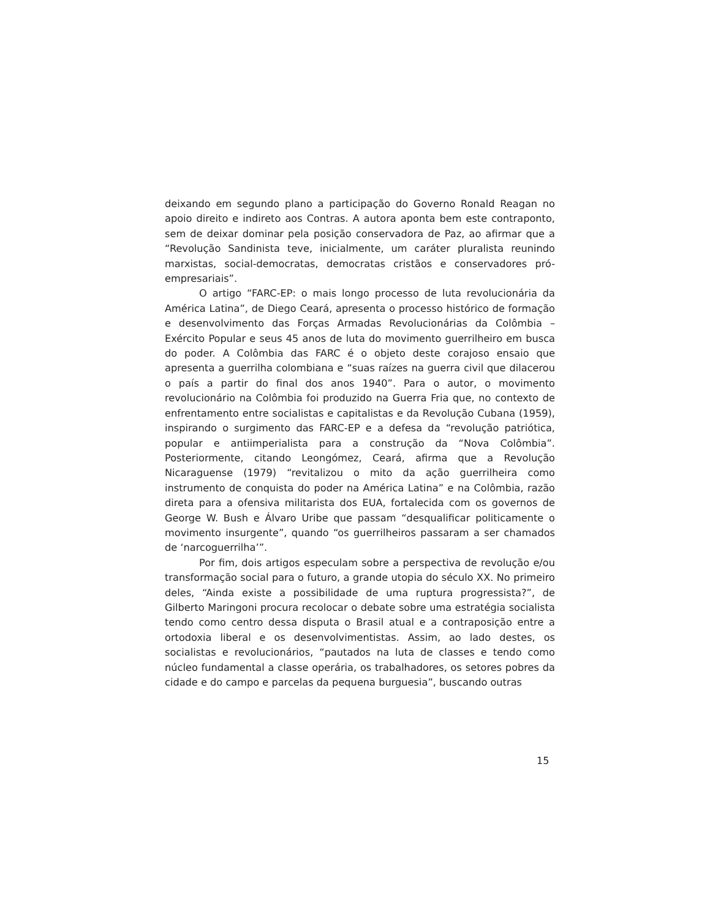deixando em segundo plano a participação do Governo Ronald Reagan no apoio direito e indireto aos Contras. A autora aponta bem este contraponto, sem de deixar dominar pela posição conservadora de Paz, ao afirmar que a “Revolução Sandinista teve, inicialmente, um caráter pluralista reunindo marxistas, social-democratas, democratas cristãos e conservadores pró-empresariais”.
O artigo “FARC-EP: o mais longo processo de luta revolucionária da América Latina”, de Diego Ceará, apresenta o processo histórico de formação e desenvolvimento das Forças Armadas Revolucionárias da Colômbia – Exército Popular e seus 45 anos de luta do movimento guerrilheiro em busca do poder. A Colômbia das FARC é o objeto deste corajoso ensaio que apresenta a guerrilha colombiana e “suas raízes na guerra civil que dilacerou o país a partir do final dos anos 1940”. Para o autor, o movimento revolucionário na Colômbia foi produzido na Guerra Fria que, no contexto de enfrentamento entre socialistas e capitalistas e da Revolução Cubana (1959), inspirando o surgimento das FARC-EP e a defesa da “revolução patriótica, popular e antiimperialista para a construção da “Nova Colômbia”. Posteriormente, citando Leongómez, Ceará, afirma que a Revolução Nicaraguense (1979) “revitalizou o mito da ação guerrilheira como instrumento de conquista do poder na América Latina” e na Colômbia, razão direta para a ofensiva militarista dos EUA, fortalecida com os governos de George W. Bush e Álvaro Uribe que passam “desqualificar politicamente o movimento insurgente”, quando “os guerrilheiros passaram a ser chamados de ‘narcoguerrilha’”.
Por fim, dois artigos especulam sobre a perspectiva de revolução e/ou transformação social para o futuro, a grande utopia do século XX. No primeiro deles, “Ainda existe a possibilidade de uma ruptura progressista?”, de Gilberto Maringoni procura recolocar o debate sobre uma estratégia socialista tendo como centro dessa disputa o Brasil atual e a contraposição entre a ortodoxia liberal e os desenvolvimentistas. Assim, ao lado destes, os socialistas e revolucionários, “pautados na luta de classes e tendo como núcleo fundamental a classe operária, os trabalhadores, os setores pobres da cidade e do campo e parcelas da pequena burguesia”, buscando outras
15